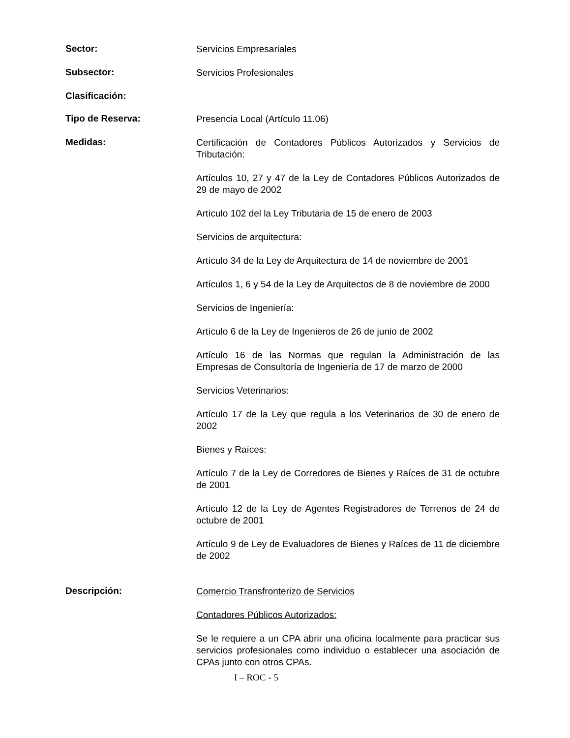Sector:
Servicios Empresariales
Subsector:
Servicios Profesionales
Clasificación:
Tipo de Reserva:
Presencia Local (Artículo 11.06)
Medidas:
Certificación de Contadores Públicos Autorizados y Servicios de Tributación:
Artículos 10, 27 y 47 de la Ley de Contadores Públicos Autorizados de 29 de mayo de 2002
Artículo 102 del la Ley Tributaria de 15 de enero de 2003
Servicios de arquitectura:
Artículo 34 de la Ley de Arquitectura de 14 de noviembre de 2001
Artículos 1, 6 y 54 de la Ley de Arquitectos de 8 de noviembre de 2000
Servicios de Ingeniería:
Artículo 6 de la Ley de Ingenieros de 26 de junio de 2002
Artículo 16 de las Normas que regulan la Administración de las Empresas de Consultoría de Ingeniería de 17 de marzo de 2000
Servicios Veterinarios:
Artículo 17 de la Ley que regula a los Veterinarios de 30 de enero de 2002
Bienes y Raíces:
Artículo 7 de la Ley de Corredores de Bienes y Raíces de 31 de octubre de 2001
Artículo 12 de la Ley de Agentes Registradores de Terrenos de 24 de octubre de 2001
Artículo 9 de Ley de Evaluadores de Bienes y Raíces de 11 de diciembre de 2002
Descripción:
Comercio Transfronterizo de Servicios
Contadores Públicos Autorizados:
Se le requiere a un CPA abrir una oficina localmente para practicar sus servicios profesionales como individuo o establecer una asociación de CPAs junto con otros CPAs.
I – ROC - 5